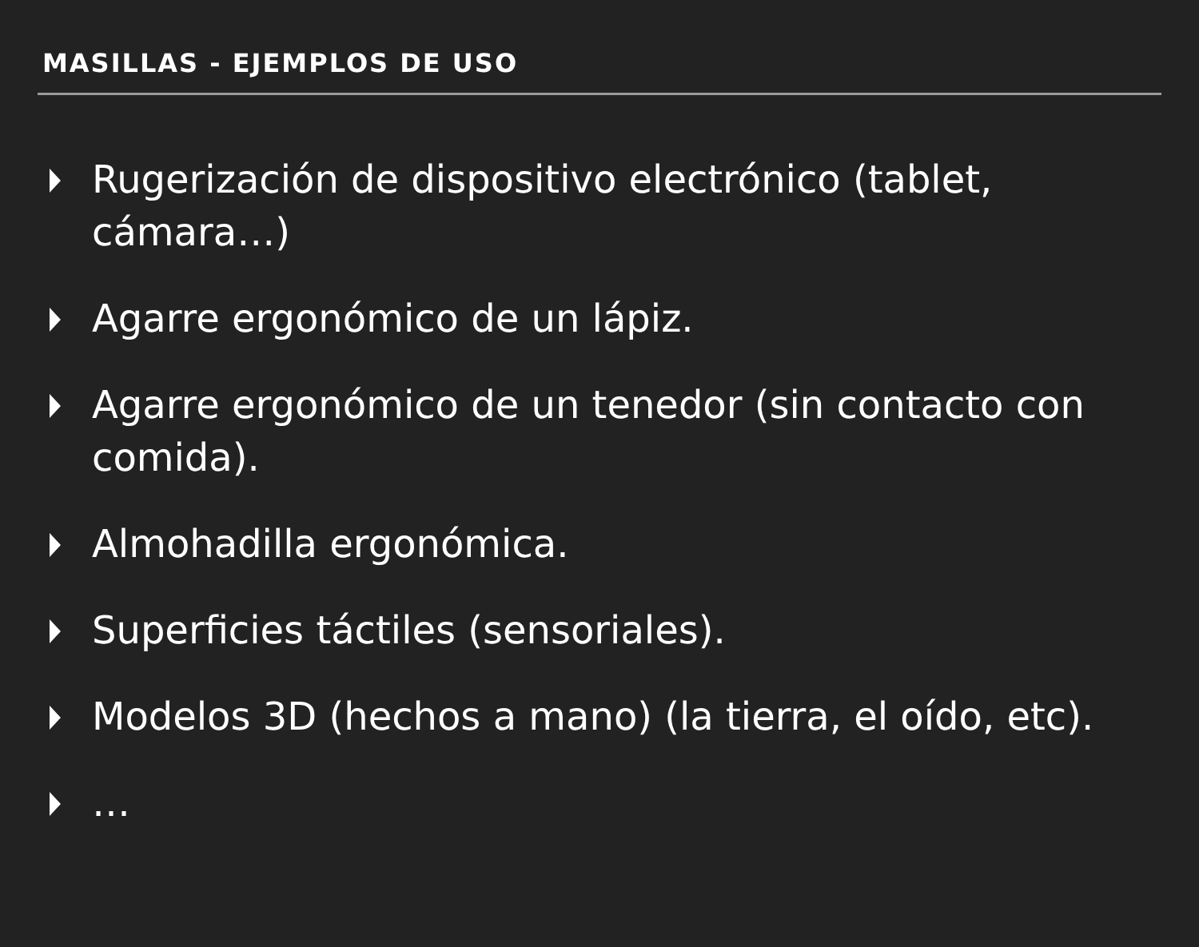MASILLAS - EJEMPLOS DE USO
Rugerización de dispositivo electrónico (tablet, cámara…)
Agarre ergonómico de un lápiz.
Agarre ergonómico de un tenedor (sin contacto con comida).
Almohadilla ergonómica.
Superficies táctiles (sensoriales).
Modelos 3D (hechos a mano) (la tierra, el oído, etc).
…